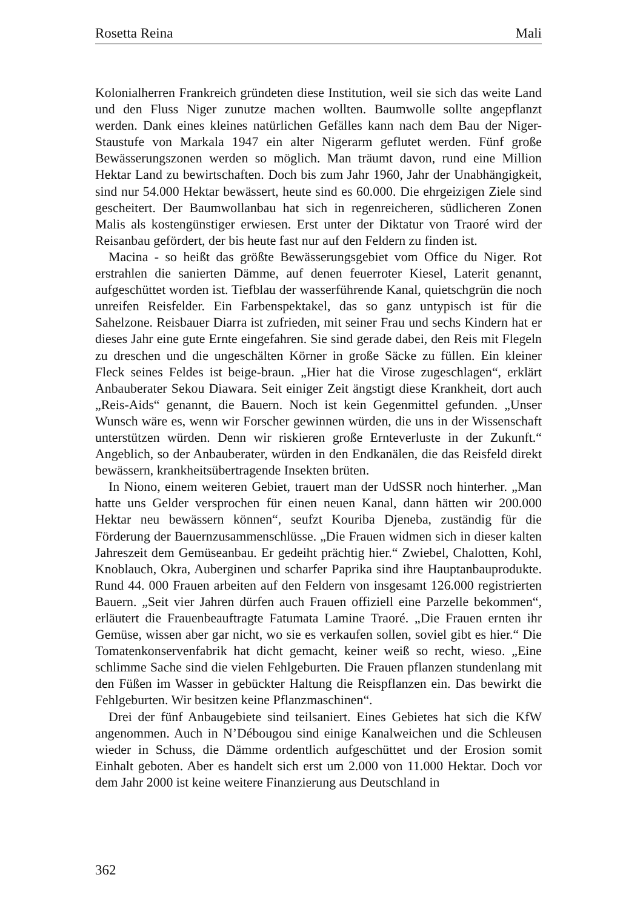Rosetta Reina Mali
Kolonialherren Frankreich gründeten diese Institution, weil sie sich das weite Land und den Fluss Niger zunutze machen wollten. Baumwolle sollte angepflanzt werden. Dank eines kleines natürlichen Gefälles kann nach dem Bau der Niger-Staustufe von Markala 1947 ein alter Nigerarm geflutet werden. Fünf große Bewässerungszonen werden so möglich. Man träumt davon, rund eine Million Hektar Land zu bewirtschaften. Doch bis zum Jahr 1960, Jahr der Unabhängigkeit, sind nur 54.000 Hektar bewässert, heute sind es 60.000. Die ehrgeizigen Ziele sind gescheitert. Der Baumwollanbau hat sich in regenreicheren, südlicheren Zonen Malis als kostengünstiger erwiesen. Erst unter der Diktatur von Traoré wird der Reisanbau gefördert, der bis heute fast nur auf den Feldern zu finden ist.
Macina - so heißt das größte Bewässerungsgebiet vom Office du Niger. Rot erstrahlen die sanierten Dämme, auf denen feuerroter Kiesel, Laterit genannt, aufgeschüttet worden ist. Tiefblau der wasserführende Kanal, quietschgrün die noch unreifen Reisfelder. Ein Farbenspektakel, das so ganz untypisch ist für die Sahelzone. Reisbauer Diarra ist zufrieden, mit seiner Frau und sechs Kindern hat er dieses Jahr eine gute Ernte eingefahren. Sie sind gerade dabei, den Reis mit Flegeln zu dreschen und die ungeschälten Körner in große Säcke zu füllen. Ein kleiner Fleck seines Feldes ist beige-braun. „Hier hat die Virose zugeschlagen“, erklärt Anbauberater Sekou Diawara. Seit einiger Zeit ängstigt diese Krankheit, dort auch „Reis-Aids“ genannt, die Bauern. Noch ist kein Gegenmittel gefunden. „Unser Wunsch wäre es, wenn wir Forscher gewinnen würden, die uns in der Wissenschaft unterstützen würden. Denn wir riskieren große Ernteverluste in der Zukunft.“ Angeblich, so der Anbauberater, würden in den Endkanälen, die das Reisfeld direkt bewässern, krankheitsübertragende Insekten brüten.
In Niono, einem weiteren Gebiet, trauert man der UdSSR noch hinterher. „Man hatte uns Gelder versprochen für einen neuen Kanal, dann hätten wir 200.000 Hektar neu bewässern können“, seufzt Kouriba Djeneba, zuständig für die Förderung der Bauernzusammenschlüsse. „Die Frauen widmen sich in dieser kalten Jahreszeit dem Gemüseanbau. Er gedeiht prächtig hier.“ Zwiebel, Chalotten, Kohl, Knoblauch, Okra, Auberginen und scharfer Paprika sind ihre Hauptanbauprodukte. Rund 44. 000 Frauen arbeiten auf den Feldern von insgesamt 126.000 registrierten Bauern. „Seit vier Jahren dürfen auch Frauen offiziell eine Parzelle bekommen“, erläutert die Frauenbeauftragte Fatumata Lamine Traoré. „Die Frauen ernten ihr Gemüse, wissen aber gar nicht, wo sie es verkaufen sollen, soviel gibt es hier.“ Die Tomatenkonservenfabrik hat dicht gemacht, keiner weiß so recht, wieso. „Eine schlimme Sache sind die vielen Fehlgeburten. Die Frauen pflanzen stundenlang mit den Füßen im Wasser in gebückter Haltung die Reispflanzen ein. Das bewirkt die Fehlgeburten. Wir besitzen keine Pflanzmaschinen“.
Drei der fünf Anbaugebiete sind teilsaniert. Eines Gebietes hat sich die KfW angenommen. Auch in N’Débougou sind einige Kanalweichen und die Schleusen wieder in Schuss, die Dämme ordentlich aufgeschüttet und der Erosion somit Einhalt geboten. Aber es handelt sich erst um 2.000 von 11.000 Hektar. Doch vor dem Jahr 2000 ist keine weitere Finanzierung aus Deutschland in
362